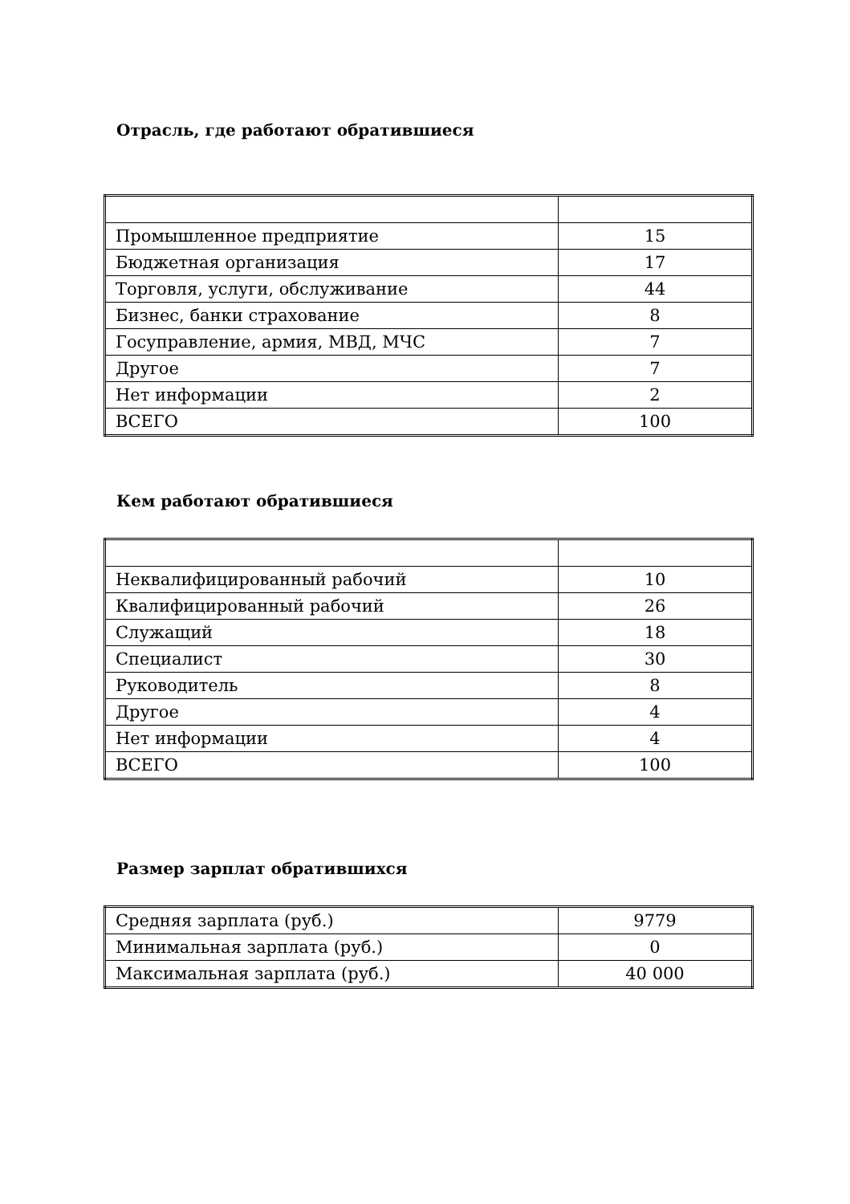Отрасль, где работают обратившиеся
| Промышленное предприятие | 15 |
| Бюджетная организация | 17 |
| Торговля, услуги, обслуживание | 44 |
| Бизнес, банки страхование | 8 |
| Госуправление, армия, МВД, МЧС | 7 |
| Другое | 7 |
| Нет информации | 2 |
| ВСЕГО | 100 |
Кем работают обратившиеся
| Неквалифицированный рабочий | 10 |
| Квалифицированный рабочий | 26 |
| Служащий | 18 |
| Специалист | 30 |
| Руководитель | 8 |
| Другое | 4 |
| Нет информации | 4 |
| ВСЕГО | 100 |
Размер зарплат обратившихся
| Средняя зарплата (руб.) | 9779 |
| Минимальная зарплата (руб.) | 0 |
| Максимальная зарплата (руб.) | 40 000 |